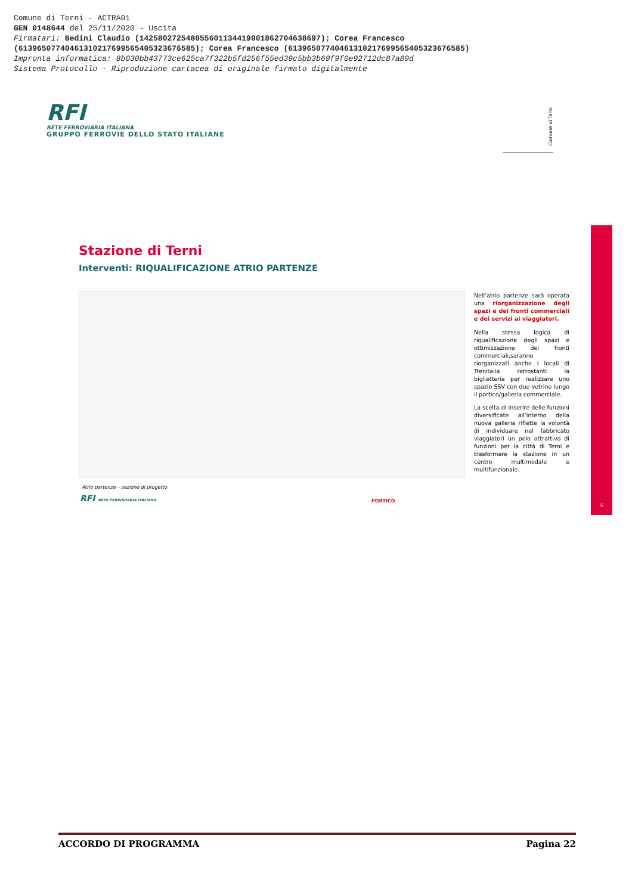Comune di Terni - ACTRA01
GEN 0148644 del 25/11/2020 - Uscita
Firmatari: Bedini Claudio (142580272548055601134419001862704638697); Corea Francesco
(61396507740461310217699565405323676585); Corea Francesco (61396507740461310217699565405323676585)
Impronta informatica: 8b030bb43773ce625ca7f322b5fd256f55ed39c5bb3b69f9f0e92712dc87a89d
Sistema Protocollo - Riproduzione cartacea di originale firmato digitalmente
RFI
RETE FERROVIARIA ITALIANA
GRUPPO FERROVIE DELLO STATO ITALIANE
Comune di Terni
6
Stazione di Terni
Interventi: RIQUALIFICAZIONE ATRIO PARTENZE
Atrio partenze – sezione di progetto
PORTICO
Nell’atrio partenze sarà operata una riorganizzazione degli spazi e dei fronti commerciali e dei servizi ai viaggiatori.
Nella stessa logica di riqualificazione degli spazi e ottimizzazione dei fronti commerciali,saranno riorganizzati anche i locali di Trenitalia retrostanti la biglietteria per realizzare uno spazio SSV con due vetrine lungo il portico/galleria commerciale.
La scelta di inserire delle funzioni diversificate all’interno della nuova galleria riflette la volontà di individuare nel fabbricato viaggiatori un polo attrattivo di funzioni per la città di Terni e trasformare la stazione in un centro multimodale e multifunzionale.
RFI RETE FERROVIARIA ITALIANA
ACCORDO DI PROGRAMMA Pagina 22